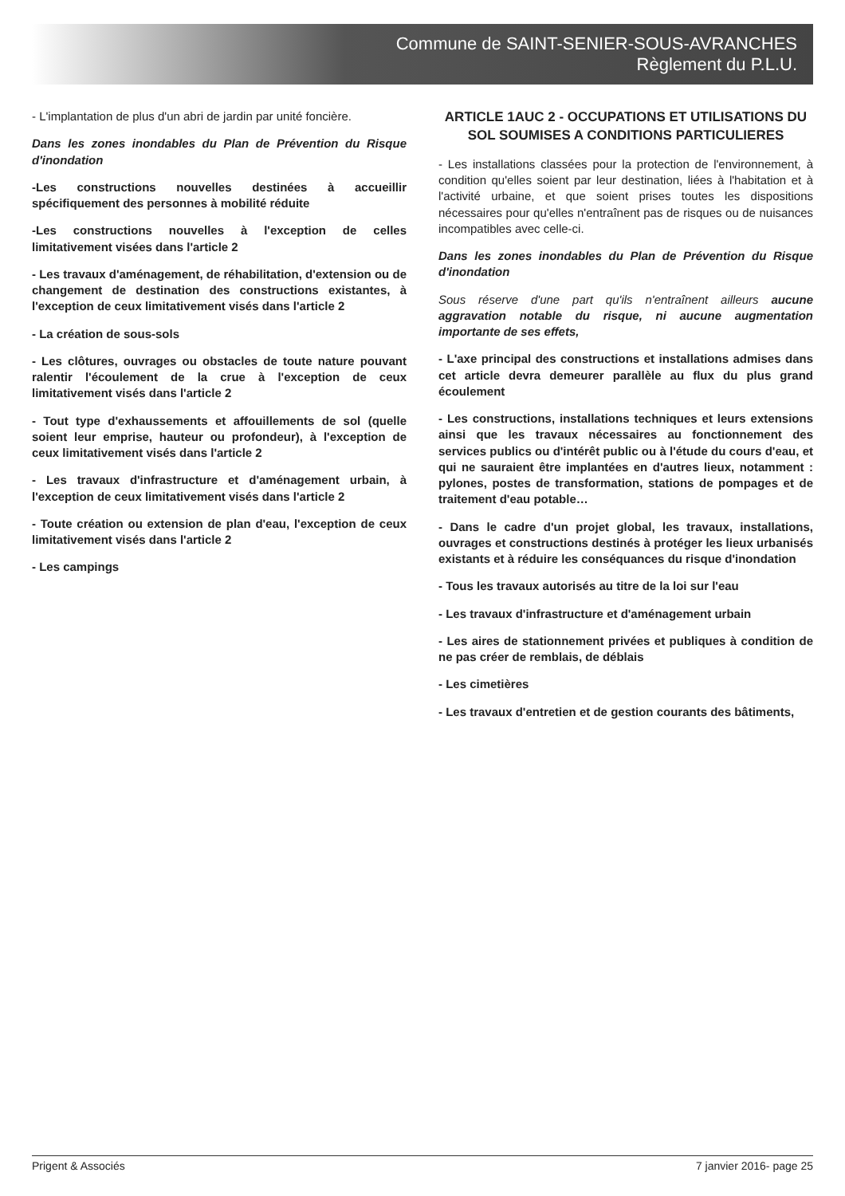Commune de SAINT-SENIER-SOUS-AVRANCHES
Règlement du P.L.U.
- L'implantation de plus d'un abri de jardin par unité foncière.
Dans les zones inondables du Plan de Prévention du Risque d'inondation
-Les constructions nouvelles destinées à accueillir spécifiquement des personnes à mobilité réduite
-Les constructions nouvelles à l'exception de celles limitativement visées dans l'article 2
- Les travaux d'aménagement, de réhabilitation, d'extension ou de changement de destination des constructions existantes, à l'exception de ceux limitativement visés dans l'article 2
- La création de sous-sols
- Les clôtures, ouvrages ou obstacles de toute nature pouvant ralentir l'écoulement de la crue à l'exception de ceux limitativement visés dans l'article 2
- Tout type d'exhaussements et affouillements de sol (quelle soient leur emprise, hauteur ou profondeur), à l'exception de ceux limitativement visés dans l'article 2
- Les travaux d'infrastructure et d'aménagement urbain, à l'exception de ceux limitativement visés dans l'article 2
- Toute création ou extension de plan d'eau, l'exception de ceux limitativement visés dans l'article 2
- Les campings
ARTICLE 1AUC 2 - OCCUPATIONS ET UTILISATIONS DU SOL SOUMISES A CONDITIONS PARTICULIERES
- Les installations classées pour la protection de l'environnement, à condition qu'elles soient par leur destination, liées à l'habitation et à l'activité urbaine, et que soient prises toutes les dispositions nécessaires pour qu'elles n'entraînent pas de risques ou de nuisances incompatibles avec celle-ci.
Dans les zones inondables du Plan de Prévention du Risque d'inondation
Sous réserve d'une part qu'ils n'entraînent ailleurs aucune aggravation notable du risque, ni aucune augmentation importante de ses effets,
- L'axe principal des constructions et installations admises dans cet article devra demeurer parallèle au flux du plus grand écoulement
- Les constructions, installations techniques et leurs extensions ainsi que les travaux nécessaires au fonctionnement des services publics ou d'intérêt public ou à l'étude du cours d'eau, et qui ne sauraient être implantées en d'autres lieux, notamment : pylones, postes de transformation, stations de pompages et de traitement d'eau potable…
- Dans le cadre d'un projet global, les travaux, installations, ouvrages et constructions destinés à protéger les lieux urbanisés existants et à réduire les conséquances du risque d'inondation
- Tous les travaux autorisés au titre de la loi sur l'eau
- Les travaux d'infrastructure et d'aménagement urbain
- Les aires de stationnement privées et publiques à condition de ne pas créer de remblais, de déblais
- Les cimetières
- Les travaux d'entretien et de gestion courants des bâtiments,
Prigent & Associés 7 janvier 2016- page 25